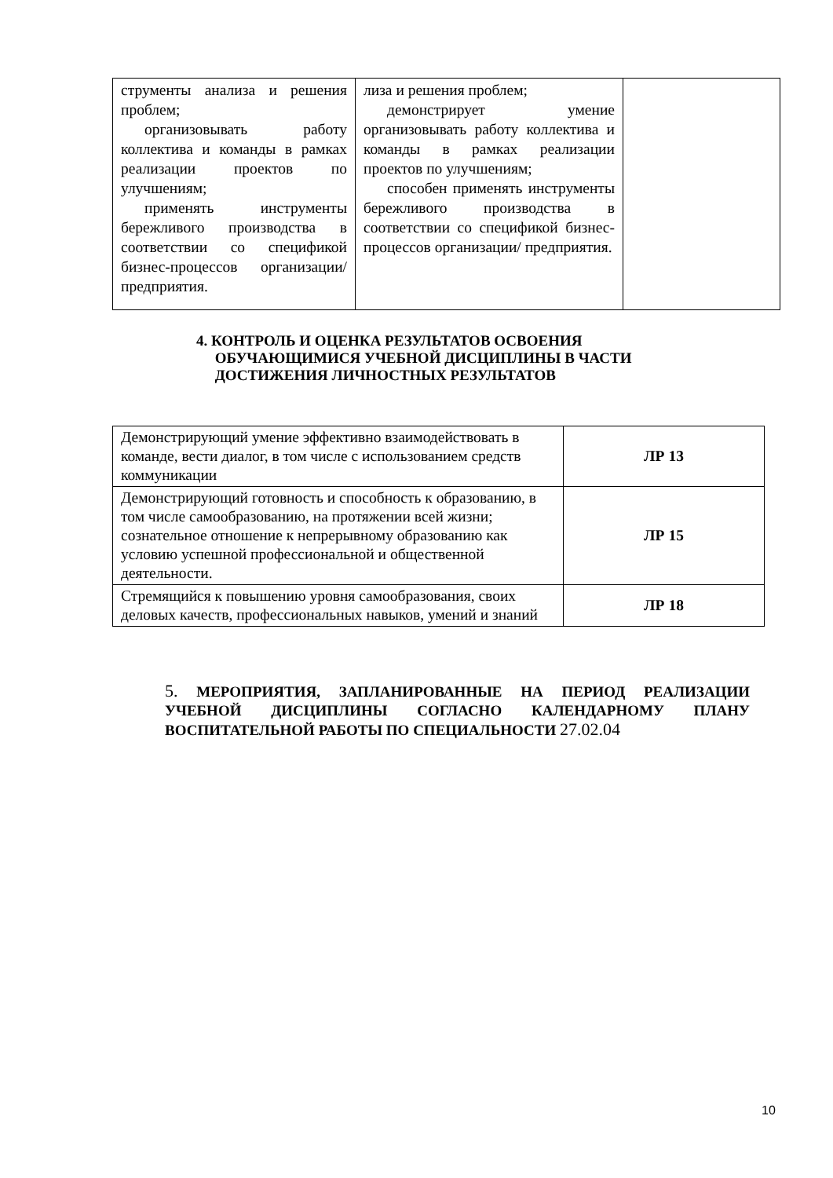| струменты анализа и решения проблем; организовывать работу коллектива и команды в рамках реализации проектов по улучшениям; применять инструменты бережливого производства в соответствии со спецификой бизнес-процессов организации/ предприятия. | лиза и решения проблем; демонстрирует умение организовывать работу коллектива и команды в рамках реализации проектов по улучшениям; способен применять инструменты бережливого производства в соответствии со спецификой бизнес-процессов организации/ предприятия. | |
4. КОНТРОЛЬ И ОЦЕНКА РЕЗУЛЬТАТОВ ОСВОЕНИЯ
ОБУЧАЮЩИМИСЯ УЧЕБНОЙ ДИСЦИПЛИНЫ В ЧАСТИ
ДОСТИЖЕНИЯ ЛИЧНОСТНЫХ РЕЗУЛЬТАТОВ
| Демонстрирующий умение эффективно взаимодействовать в команде, вести диалог, в том числе с использованием средств коммуникации | ЛР 13 |
| Демонстрирующий готовность и способность к образованию, в том числе самообразованию, на протяжении всей жизни; сознательное отношение к непрерывному образованию как условию успешной профессиональной и общественной деятельности. | ЛР 15 |
| Стремящийся к повышению уровня самообразования, своих деловых качеств, профессиональных навыков, умений и знаний | ЛР 18 |
5. МЕРОПРИЯТИЯ, ЗАПЛАНИРОВАННЫЕ НА ПЕРИОД РЕАЛИЗАЦИИ УЧЕБНОЙ ДИСЦИПЛИНЫ СОГЛАСНО КАЛЕНДАРНОМУ ПЛАНУ ВОСПИТАТЕЛЬНОЙ РАБОТЫ ПО СПЕЦИАЛЬНОСТИ 27.02.04
10